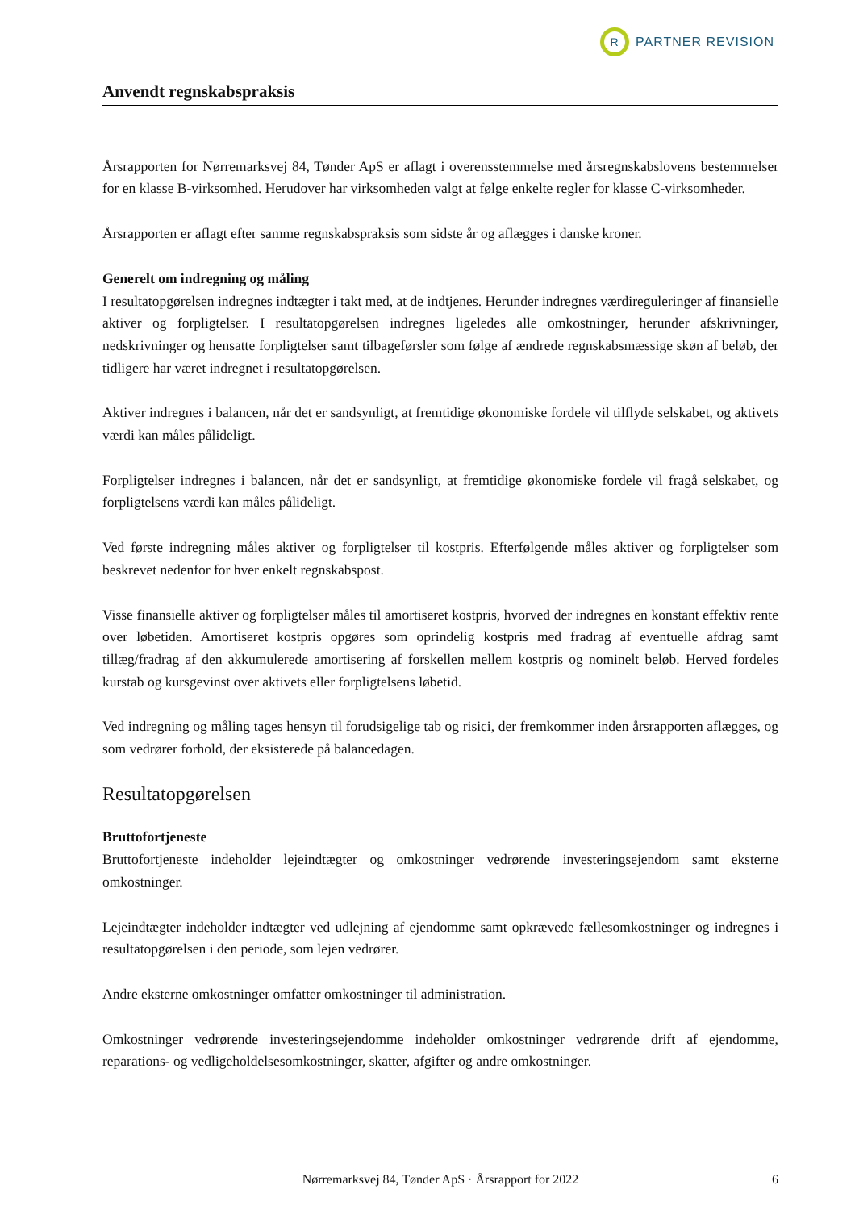R
PARTNER REVISION
Anvendt regnskabspraksis
Årsrapporten for Nørremarksvej 84, Tønder ApS er aflagt i overensstemmelse med årsregnskabslovens bestemmelser for en klasse B-virksomhed. Herudover har virksomheden valgt at følge enkelte regler for klasse C-virksomheder.
Årsrapporten er aflagt efter samme regnskabspraksis som sidste år og aflægges i danske kroner.
Generelt om indregning og måling
I resultatopgørelsen indregnes indtægter i takt med, at de indtjenes. Herunder indregnes værdireguleringer af finansielle aktiver og forpligtelser. I resultatopgørelsen indregnes ligeledes alle omkostninger, herunder afskrivninger, nedskrivninger og hensatte forpligtelser samt tilbageførsler som følge af ændrede regnskabsmæssige skøn af beløb, der tidligere har været indregnet i resultatopgørelsen.
Aktiver indregnes i balancen, når det er sandsynligt, at fremtidige økonomiske fordele vil tilflyde selskabet, og aktivets værdi kan måles pålideligt.
Forpligtelser indregnes i balancen, når det er sandsynligt, at fremtidige økonomiske fordele vil fragå selskabet, og forpligtelsens værdi kan måles pålideligt.
Ved første indregning måles aktiver og forpligtelser til kostpris. Efterfølgende måles aktiver og forpligtelser som beskrevet nedenfor for hver enkelt regnskabspost.
Visse finansielle aktiver og forpligtelser måles til amortiseret kostpris, hvorved der indregnes en konstant effektiv rente over løbetiden. Amortiseret kostpris opgøres som oprindelig kostpris med fradrag af eventuelle afdrag samt tillæg/fradrag af den akkumulerede amortisering af forskellen mellem kostpris og nominelt beløb. Herved fordeles kurstab og kursgevinst over aktivets eller forpligtelsens løbetid.
Ved indregning og måling tages hensyn til forudsigelige tab og risici, der fremkommer inden årsrapporten aflægges, og som vedrører forhold, der eksisterede på balancedagen.
Resultatopgørelsen
Bruttofortjeneste
Bruttofortjeneste indeholder lejeindtægter og omkostninger vedrørende investeringsejendom samt eksterne omkostninger.
Lejeindtægter indeholder indtægter ved udlejning af ejendomme samt opkrævede fællesomkostninger og indregnes i resultatopgørelsen i den periode, som lejen vedrører.
Andre eksterne omkostninger omfatter omkostninger til administration.
Omkostninger vedrørende investeringsejendomme indeholder omkostninger vedrørende drift af ejendomme, reparations- og vedligeholdelsesomkostninger, skatter, afgifter og andre omkostninger.
Nørremarksvej 84, Tønder ApS · Årsrapport for 2022 6